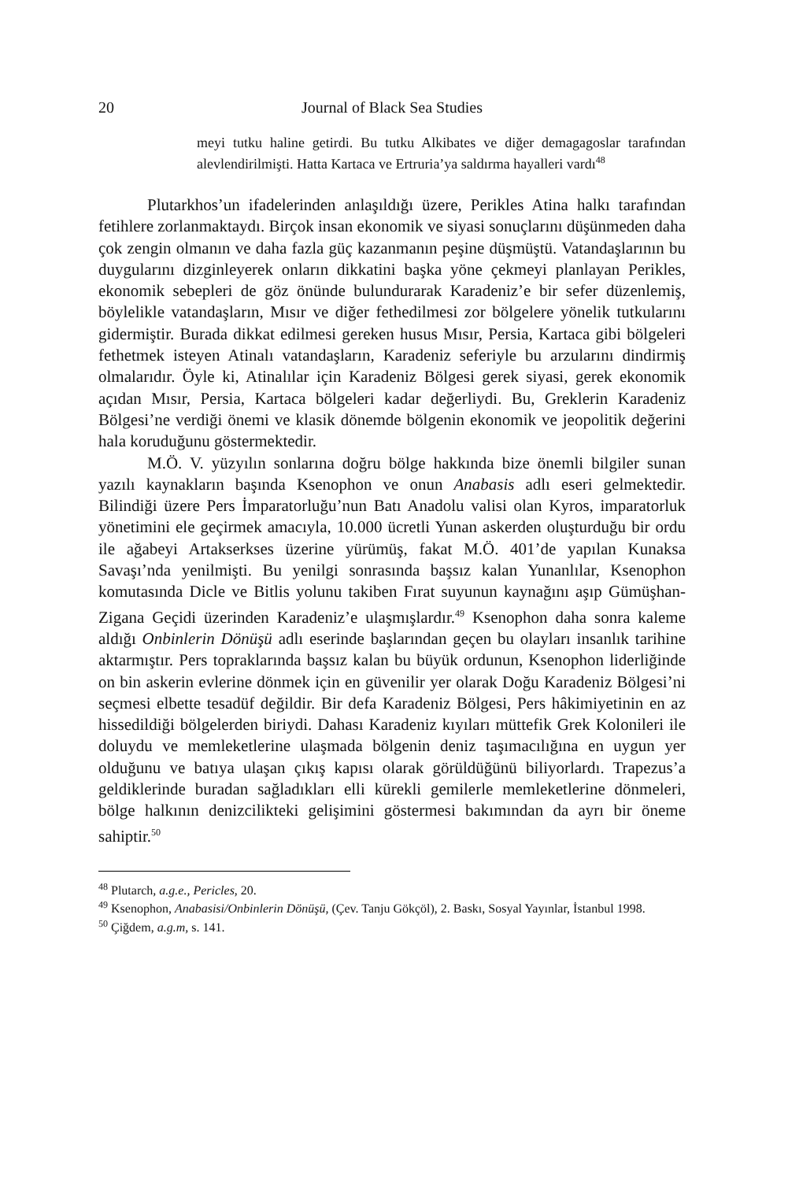20 Journal of Black Sea Studies
meyi tutku haline getirdi. Bu tutku Alkibates ve diğer demagagoslar tarafından alevlendirilmişti. Hatta Kartaca ve Ertruria’ya saldırma hayalleri vardı<sup>48</sup>
Plutarkhos’un ifadelerinden anlaşıldığı üzere, Perikles Atina halkı tarafından fetihlere zorlanmaktaydı. Birçok insan ekonomik ve siyasi sonuçlarını düşünmeden daha çok zengin olmanın ve daha fazla güç kazanmanın peşine düşmüştü. Vatandaşlarının bu duygularını dizginleyerek onların dikkatini başka yöne çekmeyi planlayan Perikles, ekonomik sebepleri de göz önünde bulundurarak Karadeniz’e bir sefer düzenlemiş, böylelikle vatandaşların, Mısır ve diğer fethedilmesi zor bölgelere yönelik tutkularını gidermiştir. Burada dikkat edilmesi gereken husus Mısır, Persia, Kartaca gibi bölgeleri fethetmek isteyen Atinalı vatandaşların, Karadeniz seferiyle bu arzularını dindirmiş olmalarıdır. Öyle ki, Atinalılar için Karadeniz Bölgesi gerek siyasi, gerek ekonomik açıdan Mısır, Persia, Kartaca bölgeleri kadar değerliydi. Bu, Greklerin Karadeniz Bölgesi’ne verdiği önemi ve klasik dönemde bölgenin ekonomik ve jeopolitik değerini hala koruduğunu göstermektedir.
M.Ö. V. yüzyılın sonlarına doğru bölge hakkında bize önemli bilgiler sunan yazılı kaynakların başında Ksenophon ve onun Anabasis adlı eseri gelmektedir. Bilindiği üzere Pers İmparatorluğu’nun Batı Anadolu valisi olan Kyros, imparatorluk yönetimini ele geçirmek amacıyla, 10.000 ücretli Yunan askerden oluşturduğu bir ordu ile ağabeyi Artakserkses üzerine yürümüş, fakat M.Ö. 401’de yapılan Kunaksa Savaşı’nda yenilmişti. Bu yenilgi sonrasında başsız kalan Yunanlılar, Ksenophon komutasında Dicle ve Bitlis yolunu takiben Fırat suyunun kaynağını aşıp Gümüşhan-Zigana Geçidi üzerinden Karadeniz’e ulaşmışlardır.<sup>49</sup> Ksenophon daha sonra kaleme aldığı Onbinlerin Dönüşü adlı eserinde başlarından geçen bu olayları insanlık tarihine aktarmıştır. Pers topraklarında başsız kalan bu büyük ordunun, Ksenophon liderliğinde on bin askerin evlerine dönmek için en güvenilir yer olarak Doğu Karadeniz Bölgesi’ni seçmesi elbette tesadüf değildir. Bir defa Karadeniz Bölgesi, Pers hâkimiyetinin en az hissedildiği bölgelerden biriydi. Dahası Karadeniz kıyıları müttefik Grek Kolonileri ile doluydu ve memleketlerine ulaşmada bölgenin deniz taşımacılığına en uygun yer olduğunu ve batıya ulaşan çıkış kapısı olarak görüldüğünü biliyorlardı. Trapezus’a geldiklerinde buradan sağladıkları elli kürekli gemilerle memleketlerine dönmeleri, bölge halkının denizcilikteki gelişimini göstermesi bakımından da ayrı bir öneme sahiptir.<sup>50</sup>
<sup>48</sup> Plutarch, a.g.e., Pericles, 20.
<sup>49</sup> Ksenophon, Anabasisi/Onbinlerin Dönüşü, (Çev. Tanju Gökçöl), 2. Baskı, Sosyal Yayınlar, İstanbul 1998.
<sup>50</sup> Çiğdem, a.g.m, s. 141.